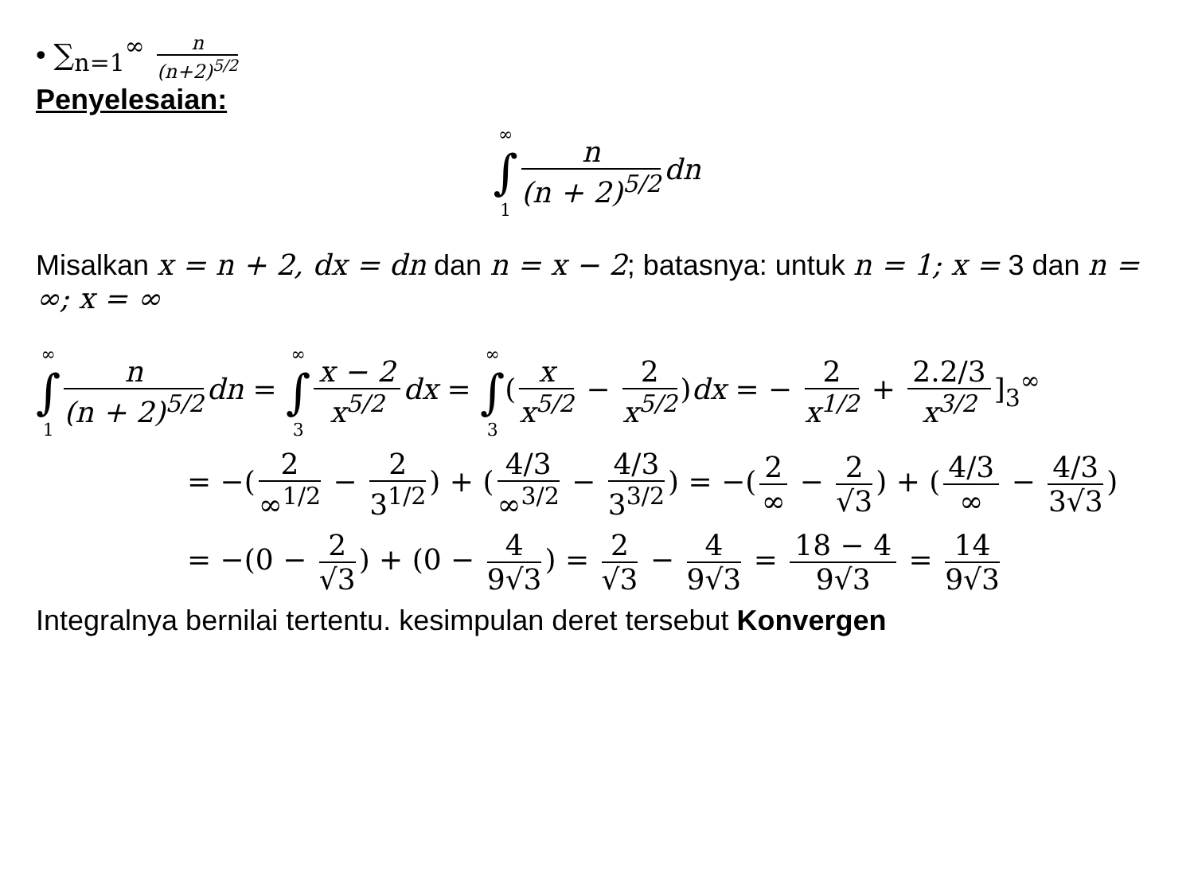• ∑<sub>n=1</sub><sup>∞</sup> n (n+2)<sup>5/2</sup>
Penyelesaian:
∞ ∫ 1 n (n + 2)<sup>5/2</sup> dn
Misalkan x = n + 2, dx = dn dan n = x − 2; batasnya: untuk n = 1; x = 3 dan n = ∞; x = ∞
∞ ∫ 1 n (n + 2)<sup>5/2</sup> dn = ∞ ∫ 3 x − 2 x<sup>5/2</sup> dx = ∞ ∫ 3(x x<sup>5/2</sup> − 2 x<sup>5/2</sup>)dx = − 2 x<sup>1/2</sup> + 2.2/3 x<sup>3/2</sup>]<sub>3</sub><sup>∞</sup>
= −(2 ∞<sup>1/2</sup> − 2 3<sup>1/2</sup>) + (4/3 ∞<sup>3/2</sup> − 4/3 3<sup>3/2</sup>) = −(2 ∞ − 2 √3) + (4/3 ∞ − 4/3 3√3)
= −(0 − 2 √3) + (0 − 4 9√3) = 2 √3 − 4 9√3 = 18 − 4 9√3 = 14 9√3
Integralnya bernilai tertentu. kesimpulan deret tersebut Konvergen